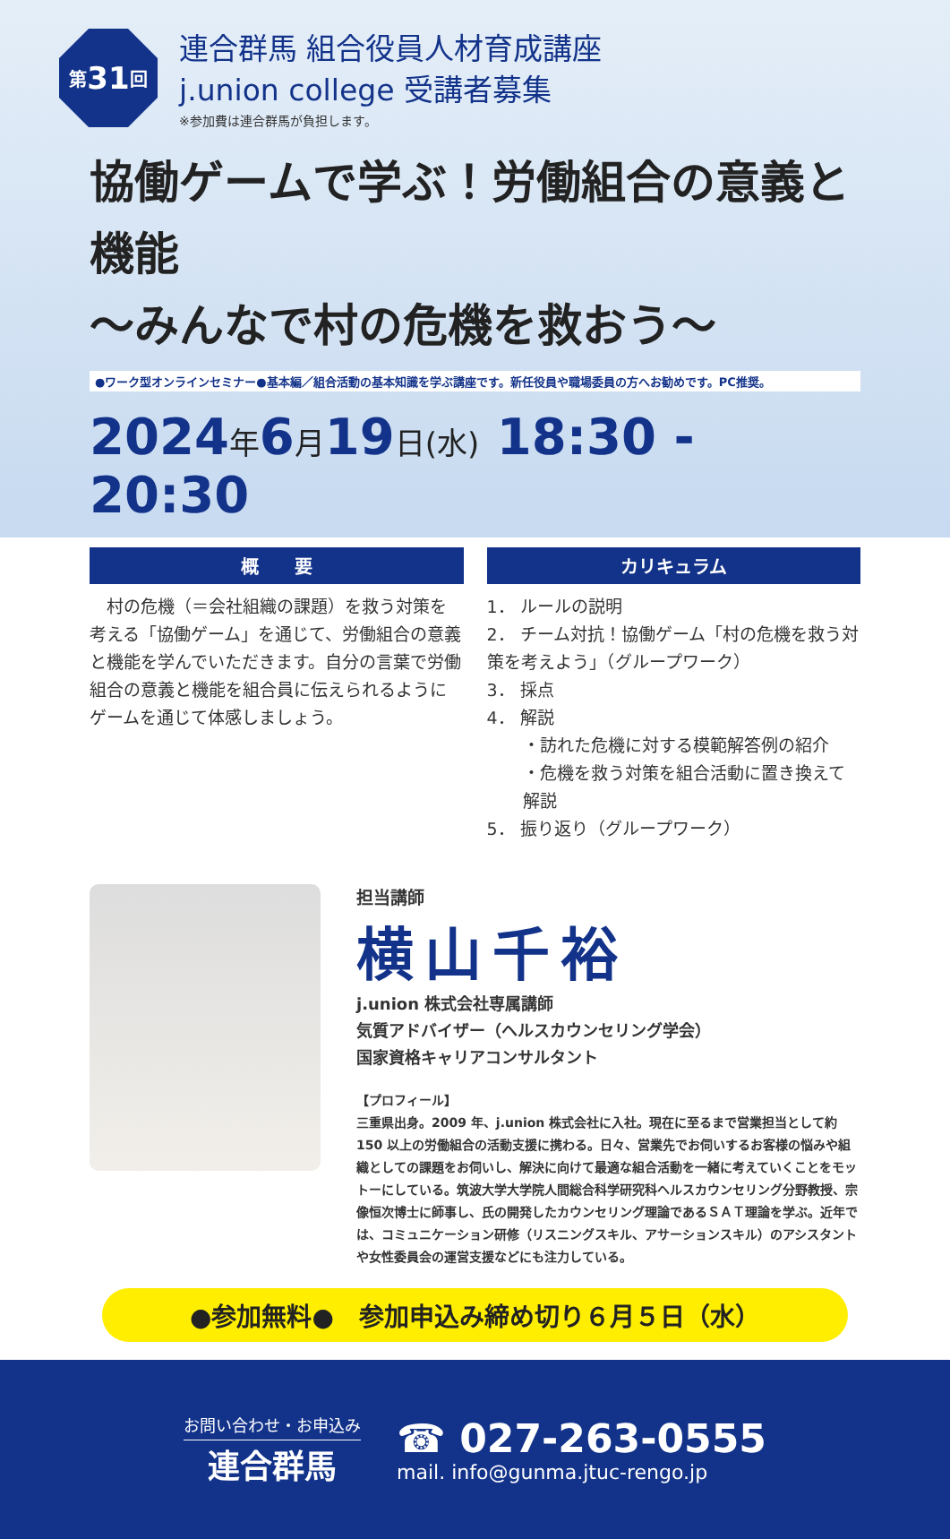第 31 回
連合群馬 組合役員人材育成講座
j.union college 受講者募集
※参加費は連合群馬が負担します。
協働ゲームで学ぶ！労働組合の意義と機能
〜みんなで村の危機を救おう〜
●ワーク型オンラインセミナー●基本編／組合活動の基本知識を学ぶ講座です。新任役員や職場委員の方へお勧めです。PC推奨。
2024年6月19日(水) 18:30 - 20:30
概　　要
　村の危機（＝会社組織の課題）を救う対策を考える「協働ゲーム」を通じて、労働組合の意義と機能を学んでいただきます。自分の言葉で労働組合の意義と機能を組合員に伝えられるようにゲームを通じて体感しましょう。
カリキュラム
1． ルールの説明
2． チーム対抗！協働ゲーム「村の危機を救う対策を考えよう」（グループワーク）
3． 採点
4． 解説
・訪れた危機に対する模範解答例の紹介
・危機を救う対策を組合活動に置き換えて解説
5． 振り返り（グループワーク）
担当講師
横山千裕
j.union 株式会社専属講師
気質アドバイザー（ヘルスカウンセリング学会）
国家資格キャリアコンサルタント
【プロフィール】
三重県出身。2009 年、j.union 株式会社に入社。現在に至るまで営業担当として約 150 以上の労働組合の活動支援に携わる。日々、営業先でお伺いするお客様の悩みや組織としての課題をお伺いし、解決に向けて最適な組合活動を一緒に考えていくことをモットーにしている。筑波大学大学院人間総合科学研究科ヘルスカウンセリング分野教授、宗像恒次博士に師事し、氏の開発したカウンセリング理論であるＳＡＴ理論を学ぶ。近年では、コミュニケーション研修（リスニングスキル、アサーションスキル）のアシスタントや女性委員会の運営支援などにも注力している。
●参加無料●　参加申込み締め切り６月５日（水）
お問い合わせ・お申込み
連合群馬
☎ 027-263-0555
mail. info@gunma.jtuc-rengo.jp